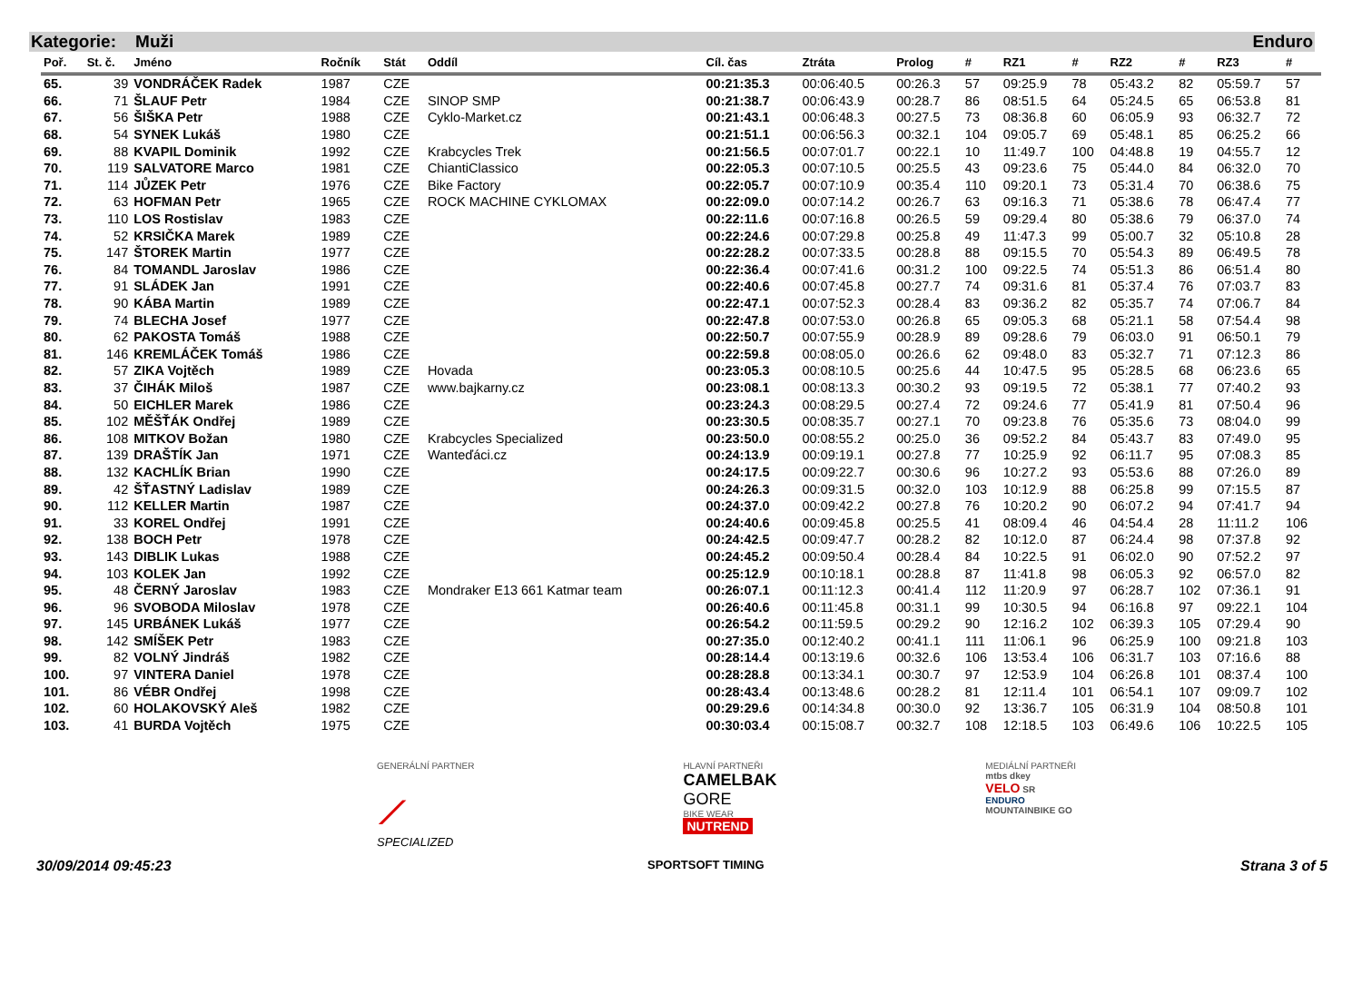Kategorie: Muži Enduro
| Poř. | St. č. | Jméno | Ročník | Stát | Oddíl | Cíl. čas | Ztráta | Prolog | # | RZ1 | # | RZ2 | # | RZ3 | # |
| --- | --- | --- | --- | --- | --- | --- | --- | --- | --- | --- | --- | --- | --- | --- | --- |
| 65. | 39 | VONDRÁČEK Radek | 1987 | CZE | | 00:21:35.3 | 00:06:40.5 | 00:26.3 | 57 | 09:25.9 | 78 | 05:43.2 | 82 | 05:59.7 | 57 |
| 66. | 71 | ŠLAUF Petr | 1984 | CZE | SINOP SMP | 00:21:38.7 | 00:06:43.9 | 00:28.7 | 86 | 08:51.5 | 64 | 05:24.5 | 65 | 06:53.8 | 81 |
| 67. | 56 | ŠIŠKA Petr | 1988 | CZE | Cyklo-Market.cz | 00:21:43.1 | 00:06:48.3 | 00:27.5 | 73 | 08:36.8 | 60 | 06:05.9 | 93 | 06:32.7 | 72 |
| 68. | 54 | SYNEK Lukáš | 1980 | CZE | | 00:21:51.1 | 00:06:56.3 | 00:32.1 | 104 | 09:05.7 | 69 | 05:48.1 | 85 | 06:25.2 | 66 |
| 69. | 88 | KVAPIL Dominik | 1992 | CZE | Krabcycles Trek | 00:21:56.5 | 00:07:01.7 | 00:22.1 | 10 | 11:49.7 | 100 | 04:48.8 | 19 | 04:55.7 | 12 |
| 70. | 119 | SALVATORE Marco | 1981 | CZE | ChiantiClassico | 00:22:05.3 | 00:07:10.5 | 00:25.5 | 43 | 09:23.6 | 75 | 05:44.0 | 84 | 06:32.0 | 70 |
| 71. | 114 | JŮZEK Petr | 1976 | CZE | Bike Factory | 00:22:05.7 | 00:07:10.9 | 00:35.4 | 110 | 09:20.1 | 73 | 05:31.4 | 70 | 06:38.6 | 75 |
| 72. | 63 | HOFMAN Petr | 1965 | CZE | ROCK MACHINE CYKLOMAX | 00:22:09.0 | 00:07:14.2 | 00:26.7 | 63 | 09:16.3 | 71 | 05:38.6 | 78 | 06:47.4 | 77 |
| 73. | 110 | LOS Rostislav | 1983 | CZE | | 00:22:11.6 | 00:07:16.8 | 00:26.5 | 59 | 09:29.4 | 80 | 05:38.6 | 79 | 06:37.0 | 74 |
| 74. | 52 | KRSIČKA Marek | 1989 | CZE | | 00:22:24.6 | 00:07:29.8 | 00:25.8 | 49 | 11:47.3 | 99 | 05:00.7 | 32 | 05:10.8 | 28 |
| 75. | 147 | ŠTOREK Martin | 1977 | CZE | | 00:22:28.2 | 00:07:33.5 | 00:28.8 | 88 | 09:15.5 | 70 | 05:54.3 | 89 | 06:49.5 | 78 |
| 76. | 84 | TOMANDL Jaroslav | 1986 | CZE | | 00:22:36.4 | 00:07:41.6 | 00:31.2 | 100 | 09:22.5 | 74 | 05:51.3 | 86 | 06:51.4 | 80 |
| 77. | 91 | SLÁDEK Jan | 1991 | CZE | | 00:22:40.6 | 00:07:45.8 | 00:27.7 | 74 | 09:31.6 | 81 | 05:37.4 | 76 | 07:03.7 | 83 |
| 78. | 90 | KÁBA Martin | 1989 | CZE | | 00:22:47.1 | 00:07:52.3 | 00:28.4 | 83 | 09:36.2 | 82 | 05:35.7 | 74 | 07:06.7 | 84 |
| 79. | 74 | BLECHA Josef | 1977 | CZE | | 00:22:47.8 | 00:07:53.0 | 00:26.8 | 65 | 09:05.3 | 68 | 05:21.1 | 58 | 07:54.4 | 98 |
| 80. | 62 | PAKOSTA Tomáš | 1988 | CZE | | 00:22:50.7 | 00:07:55.9 | 00:28.9 | 89 | 09:28.6 | 79 | 06:03.0 | 91 | 06:50.1 | 79 |
| 81. | 146 | KREMLÁČEK Tomáš | 1986 | CZE | | 00:22:59.8 | 00:08:05.0 | 00:26.6 | 62 | 09:48.0 | 83 | 05:32.7 | 71 | 07:12.3 | 86 |
| 82. | 57 | ZIKA Vojtěch | 1989 | CZE | Hovada | 00:23:05.3 | 00:08:10.5 | 00:25.6 | 44 | 10:47.5 | 95 | 05:28.5 | 68 | 06:23.6 | 65 |
| 83. | 37 | ČIHÁK Miloš | 1987 | CZE | www.bajkarny.cz | 00:23:08.1 | 00:08:13.3 | 00:30.2 | 93 | 09:19.5 | 72 | 05:38.1 | 77 | 07:40.2 | 93 |
| 84. | 50 | EICHLER Marek | 1986 | CZE | | 00:23:24.3 | 00:08:29.5 | 00:27.4 | 72 | 09:24.6 | 77 | 05:41.9 | 81 | 07:50.4 | 96 |
| 85. | 102 | MĚŠŤÁK Ondřej | 1989 | CZE | | 00:23:30.5 | 00:08:35.7 | 00:27.1 | 70 | 09:23.8 | 76 | 05:35.6 | 73 | 08:04.0 | 99 |
| 86. | 108 | MITKOV Božan | 1980 | CZE | Krabcycles Specialized | 00:23:50.0 | 00:08:55.2 | 00:25.0 | 36 | 09:52.2 | 84 | 05:43.7 | 83 | 07:49.0 | 95 |
| 87. | 139 | DRAŠTÍK Jan | 1971 | CZE | Wanteďáci.cz | 00:24:13.9 | 00:09:19.1 | 00:27.8 | 77 | 10:25.9 | 92 | 06:11.7 | 95 | 07:08.3 | 85 |
| 88. | 132 | KACHLÍK Brian | 1990 | CZE | | 00:24:17.5 | 00:09:22.7 | 00:30.6 | 96 | 10:27.2 | 93 | 05:53.6 | 88 | 07:26.0 | 89 |
| 89. | 42 | ŠŤASTNÝ Ladislav | 1989 | CZE | | 00:24:26.3 | 00:09:31.5 | 00:32.0 | 103 | 10:12.9 | 88 | 06:25.8 | 99 | 07:15.5 | 87 |
| 90. | 112 | KELLER Martin | 1987 | CZE | | 00:24:37.0 | 00:09:42.2 | 00:27.8 | 76 | 10:20.2 | 90 | 06:07.2 | 94 | 07:41.7 | 94 |
| 91. | 33 | KOREL Ondřej | 1991 | CZE | | 00:24:40.6 | 00:09:45.8 | 00:25.5 | 41 | 08:09.4 | 46 | 04:54.4 | 28 | 11:11.2 | 106 |
| 92. | 138 | BOCH Petr | 1978 | CZE | | 00:24:42.5 | 00:09:47.7 | 00:28.2 | 82 | 10:12.0 | 87 | 06:24.4 | 98 | 07:37.8 | 92 |
| 93. | 143 | DIBLIK Lukas | 1988 | CZE | | 00:24:45.2 | 00:09:50.4 | 00:28.4 | 84 | 10:22.5 | 91 | 06:02.0 | 90 | 07:52.2 | 97 |
| 94. | 103 | KOLEK Jan | 1992 | CZE | | 00:25:12.9 | 00:10:18.1 | 00:28.8 | 87 | 11:41.8 | 98 | 06:05.3 | 92 | 06:57.0 | 82 |
| 95. | 48 | ČERNÝ Jaroslav | 1983 | CZE | Mondraker E13 661 Katmar team | 00:26:07.1 | 00:11:12.3 | 00:41.4 | 112 | 11:20.9 | 97 | 06:28.7 | 102 | 07:36.1 | 91 |
| 96. | 96 | SVOBODA Miloslav | 1978 | CZE | | 00:26:40.6 | 00:11:45.8 | 00:31.1 | 99 | 10:30.5 | 94 | 06:16.8 | 97 | 09:22.1 | 104 |
| 97. | 145 | URBÁNEK Lukáš | 1977 | CZE | | 00:26:54.2 | 00:11:59.5 | 00:29.2 | 90 | 12:16.2 | 102 | 06:39.3 | 105 | 07:29.4 | 90 |
| 98. | 142 | SMÍŠEK Petr | 1983 | CZE | | 00:27:35.0 | 00:12:40.2 | 00:41.1 | 111 | 11:06.1 | 96 | 06:25.9 | 100 | 09:21.8 | 103 |
| 99. | 82 | VOLNÝ Jindráš | 1982 | CZE | | 00:28:14.4 | 00:13:19.6 | 00:32.6 | 106 | 13:53.4 | 106 | 06:31.7 | 103 | 07:16.6 | 88 |
| 100. | 97 | VINTERA Daniel | 1978 | CZE | | 00:28:28.8 | 00:13:34.1 | 00:30.7 | 97 | 12:53.9 | 104 | 06:26.8 | 101 | 08:37.4 | 100 |
| 101. | 86 | VÉBR Ondřej | 1998 | CZE | | 00:28:43.4 | 00:13:48.6 | 00:28.2 | 81 | 12:11.4 | 101 | 06:54.1 | 107 | 09:09.7 | 102 |
| 102. | 60 | HOLAKOVSKÝ Aleš | 1982 | CZE | | 00:29:29.6 | 00:14:34.8 | 00:30.0 | 92 | 13:36.7 | 105 | 06:31.9 | 104 | 08:50.8 | 101 |
| 103. | 41 | BURDA Vojtěch | 1975 | CZE | | 00:30:03.4 | 00:15:08.7 | 00:32.7 | 108 | 12:18.5 | 103 | 06:49.6 | 106 | 10:22.5 | 105 |
GENERÁLNÍ PARTNER
⟋
SPECIALIZED
HLAVNÍ PARTNEŘI
CAMELBAK
GORE
BIKE WEAR
NUTREND
MEDIÁLNÍ PARTNEŘI
mtbs dkey
VELO SR
ENDURO
MOUNTAINBIKE GO
30/09/2014 09:45:23 SPORTSOFT TIMING Strana 3 of 5